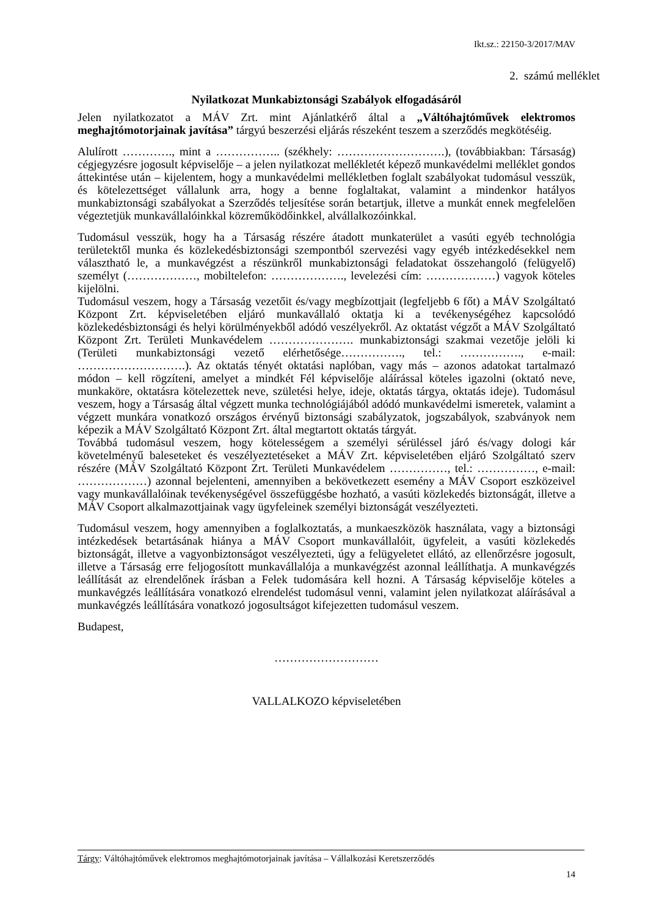Ikt.sz.: 22150-3/2017/MAV
2. számú melléklet
Nyilatkozat Munkabiztonsági Szabályok elfogadásáról
Jelen nyilatkozatot a MÁV Zrt. mint Ajánlatkérő által a „Váltóhajtóművek elektromos meghajtómotorjainak javítása” tárgyú beszerzési eljárás részeként teszem a szerződés megkötéséig.
Alulírott …………., mint a …………….. (székhely: ……………………….), (továbbiakban: Társaság) cégjegyzésre jogosult képviselője – a jelen nyilatkozat mellékletét képező munkavédelmi melléklet gondos áttekintése után – kijelentem, hogy a munkavédelmi mellékletben foglalt szabályokat tudomásul vesszük, és kötelezettséget vállalunk arra, hogy a benne foglaltakat, valamint a mindenkor hatályos munkabiztonsági szabályokat a Szerződés teljesítése során betartjuk, illetve a munkát ennek megfelelően végeztetjük munkavállalóinkkal közreműködőinkkel, alvállalkozóinkkal.
Tudomásul vesszük, hogy ha a Társaság részére átadott munkaterület a vasúti egyéb technológia területektől munka és közlekedésbiztonsági szempontból szervezési vagy egyéb intézkedésekkel nem választható le, a munkavégzést a részünkről munkabiztonsági feladatokat összehangoló (felügyelő) személyt (………………, mobiltelefon: ………………., levelezési cím: ………………) vagyok köteles kijelölni.
Tudomásul veszem, hogy a Társaság vezetőit és/vagy megbízottjait (legfeljebb 6 főt) a MÁV Szolgáltató Központ Zrt. képviseletében eljáró munkavállaló oktatja ki a tevékenységéhez kapcsolódó közlekedésbiztonsági és helyi körülményekből adódó veszélyekről. Az oktatást végzőt a MÁV Szolgáltató Központ Zrt. Területi Munkavédelem …………………. munkabiztonsági szakmai vezetője jelöli ki (Területi munkabiztonsági vezető elérhetősége……………., tel.: ……………., e-mail: ……………………….). Az oktatás tényét oktatási naplóban, vagy más – azonos adatokat tartalmazó módon – kell rögzíteni, amelyet a mindkét Fél képviselője aláírással köteles igazolni (oktató neve, munkaköre, oktatásra kötelezettek neve, születési helye, ideje, oktatás tárgya, oktatás ideje). Tudomásul veszem, hogy a Társaság által végzett munka technológiájából adódó munkavédelmi ismeretek, valamint a végzett munkára vonatkozó országos érvényű biztonsági szabályzatok, jogszabályok, szabványok nem képezik a MÁV Szolgáltató Központ Zrt. által megtartott oktatás tárgyát.
Továbbá tudomásul veszem, hogy kötelességem a személyi sérüléssel járó és/vagy dologi kár követelményű baleseteket és veszélyeztetéseket a MÁV Zrt. képviseletében eljáró Szolgáltató szerv részére (MÁV Szolgáltató Központ Zrt. Területi Munkavédelem ……………, tel.: ……………, e-mail: ………………) azonnal bejelenteni, amennyiben a bekövetkezett esemény a MÁV Csoport eszközeivel vagy munkavállalóinak tevékenységével összefüggésbe hozható, a vasúti közlekedés biztonságát, illetve a MÁV Csoport alkalmazottjainak vagy ügyfeleinek személyi biztonságát veszélyezteti.
Tudomásul veszem, hogy amennyiben a foglalkoztatás, a munkaeszközök használata, vagy a biztonsági intézkedések betartásának hiánya a MÁV Csoport munkavállalóit, ügyfeleit, a vasúti közlekedés biztonságát, illetve a vagyonbiztonságot veszélyezteti, úgy a felügyeletet ellátó, az ellenőrzésre jogosult, illetve a Társaság erre feljogosított munkavállalója a munkavégzést azonnal leállíthatja. A munkavégzés leállítását az elrendelőnek írásban a Felek tudomására kell hozni. A Társaság képviselője köteles a munkavégzés leállítására vonatkozó elrendelést tudomásul venni, valamint jelen nyilatkozat aláírásával a munkavégzés leállítására vonatkozó jogosultságot kifejezetten tudomásul veszem.
Budapest,
………………………
VALLALKOZO képviseletében
Tárgy: Váltóhajtóművek elektromos meghajtómotorjainak javítása – Vállalkozási Keretszerződés
14